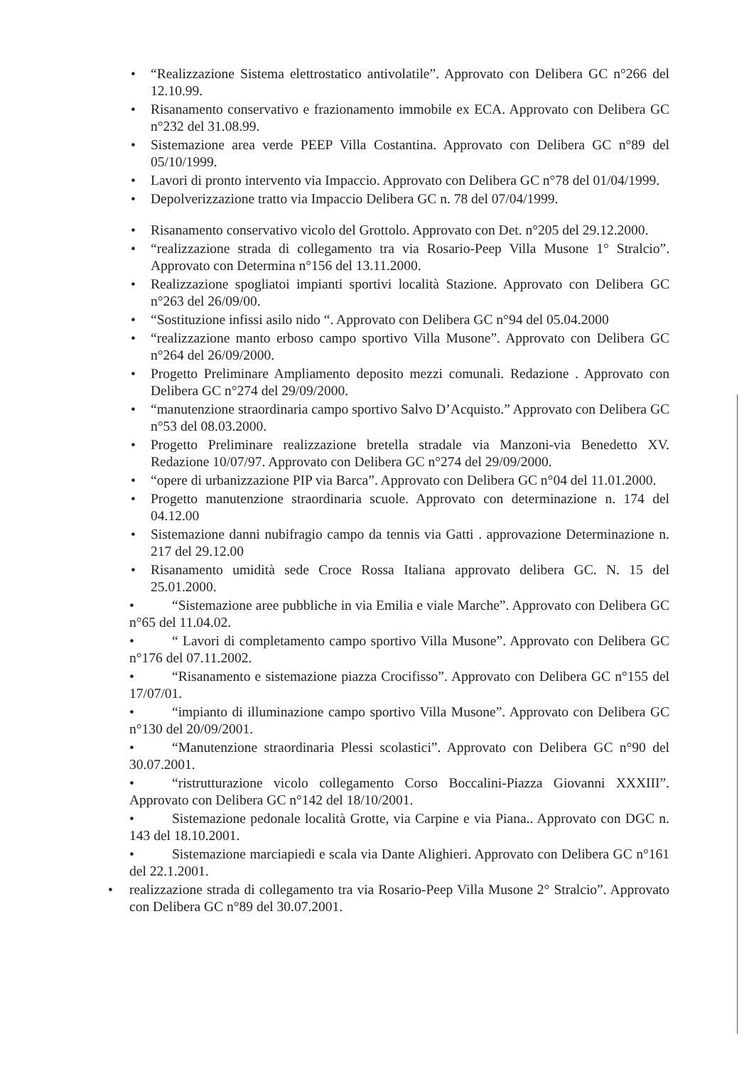• “Realizzazione Sistema elettrostatico antivolatile”. Approvato con Delibera GC n°266 del 12.10.99.
• Risanamento conservativo e frazionamento immobile ex ECA. Approvato con Delibera GC n°232 del 31.08.99.
• Sistemazione area verde PEEP Villa Costantina. Approvato con Delibera GC n°89 del 05/10/1999.
• Lavori di pronto intervento via Impaccio. Approvato con Delibera GC n°78 del 01/04/1999.
• Depolverizzazione tratto via Impaccio Delibera GC n. 78 del 07/04/1999.
• Risanamento conservativo vicolo del Grottolo. Approvato con Det. n°205 del 29.12.2000.
• “realizzazione strada di collegamento tra via Rosario-Peep Villa Musone 1° Stralcio”. Approvato con Determina n°156 del 13.11.2000.
• Realizzazione spogliatoi impianti sportivi località Stazione. Approvato con Delibera GC n°263 del 26/09/00.
• “Sostituzione infissi asilo nido “. Approvato con Delibera GC n°94 del 05.04.2000
• “realizzazione manto erboso campo sportivo Villa Musone”. Approvato con Delibera GC n°264 del 26/09/2000.
• Progetto Preliminare Ampliamento deposito mezzi comunali. Redazione . Approvato con Delibera GC n°274 del 29/09/2000.
• “manutenzione straordinaria campo sportivo Salvo D’Acquisto.” Approvato con Delibera GC n°53 del 08.03.2000.
• Progetto Preliminare realizzazione bretella stradale via Manzoni-via Benedetto XV. Redazione 10/07/97. Approvato con Delibera GC n°274 del 29/09/2000.
• “opere di urbanizzazione PIP via Barca”. Approvato con Delibera GC n°04 del 11.01.2000.
• Progetto manutenzione straordinaria scuole. Approvato con determinazione n. 174 del 04.12.00
• Sistemazione danni nubifragio campo da tennis via Gatti . approvazione Determinazione n. 217 del 29.12.00
• Risanamento umidità sede Croce Rossa Italiana approvato delibera GC. N. 15 del 25.01.2000.
• “Sistemazione aree pubbliche in via Emilia e viale Marche”. Approvato con Delibera GC n°65 del 11.04.02.
• “ Lavori di completamento campo sportivo Villa Musone”. Approvato con Delibera GC n°176 del 07.11.2002.
• “Risanamento e sistemazione piazza Crocifisso”. Approvato con Delibera GC n°155 del 17/07/01.
• “impianto di illuminazione campo sportivo Villa Musone”. Approvato con Delibera GC n°130 del 20/09/2001.
• “Manutenzione straordinaria Plessi scolastici”. Approvato con Delibera GC n°90 del 30.07.2001.
• “ristrutturazione vicolo collegamento Corso Boccalini-Piazza Giovanni XXXIII”. Approvato con Delibera GC n°142 del 18/10/2001.
• Sistemazione pedonale località Grotte, via Carpine e via Piana.. Approvato con DGC n. 143 del 18.10.2001.
• Sistemazione marciapiedi e scala via Dante Alighieri. Approvato con Delibera GC n°161 del 22.1.2001.
• realizzazione strada di collegamento tra via Rosario-Peep Villa Musone 2° Stralcio”. Approvato con Delibera GC n°89 del 30.07.2001.